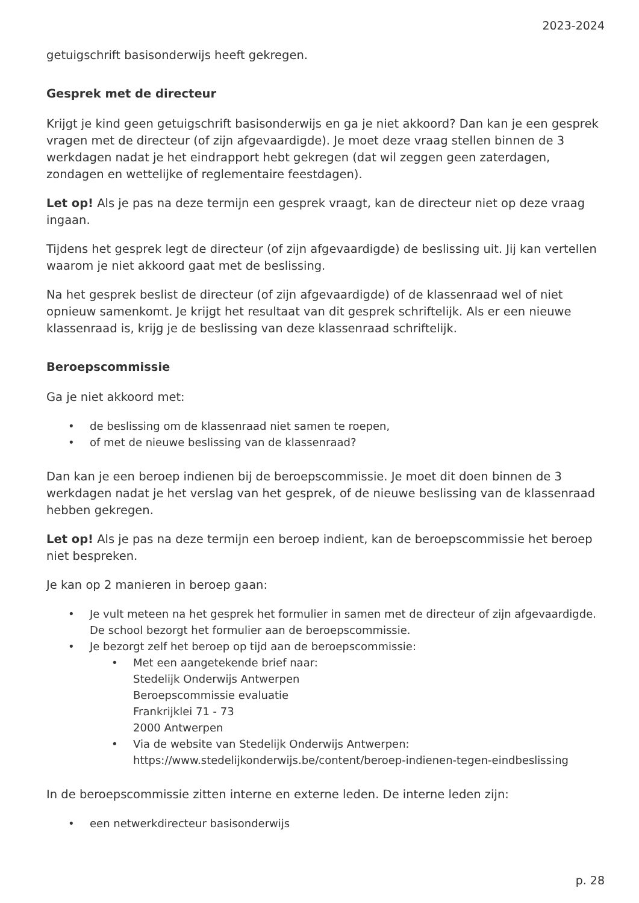2023-2024
getuigschrift basisonderwijs heeft gekregen.
Gesprek met de directeur
Krijgt je kind geen getuigschrift basisonderwijs en ga je niet akkoord? Dan kan je een gesprek vragen met de directeur (of zijn afgevaardigde). Je moet deze vraag stellen binnen de 3 werkdagen nadat je het eindrapport hebt gekregen (dat wil zeggen geen zaterdagen, zondagen en wettelijke of reglementaire feestdagen).
Let op! Als je pas na deze termijn een gesprek vraagt, kan de directeur niet op deze vraag ingaan.
Tijdens het gesprek legt de directeur (of zijn afgevaardigde) de beslissing uit. Jij kan vertellen waarom je niet akkoord gaat met de beslissing.
Na het gesprek beslist de directeur (of zijn afgevaardigde) of de klassenraad wel of niet opnieuw samenkomt. Je krijgt het resultaat van dit gesprek schriftelijk. Als er een nieuwe klassenraad is, krijg je de beslissing van deze klassenraad schriftelijk.
Beroepscommissie
Ga je niet akkoord met:
• de beslissing om de klassenraad niet samen te roepen,
• of met de nieuwe beslissing van de klassenraad?
Dan kan je een beroep indienen bij de beroepscommissie. Je moet dit doen binnen de 3 werkdagen nadat je het verslag van het gesprek, of de nieuwe beslissing van de klassenraad hebben gekregen.
Let op! Als je pas na deze termijn een beroep indient, kan de beroepscommissie het beroep niet bespreken.
Je kan op 2 manieren in beroep gaan:
• Je vult meteen na het gesprek het formulier in samen met de directeur of zijn afgevaardigde. De school bezorgt het formulier aan de beroepscommissie.
• Je bezorgt zelf het beroep op tijd aan de beroepscommissie:
• Met een aangetekende brief naar:
Stedelijk Onderwijs Antwerpen
Beroepscommissie evaluatie
Frankrijklei 71 - 73
2000 Antwerpen
• Via de website van Stedelijk Onderwijs Antwerpen: https://www.stedelijkonderwijs.be/content/beroep-indienen-tegen-eindbeslissing
In de beroepscommissie zitten interne en externe leden. De interne leden zijn:
• een netwerkdirecteur basisonderwijs
p. 28